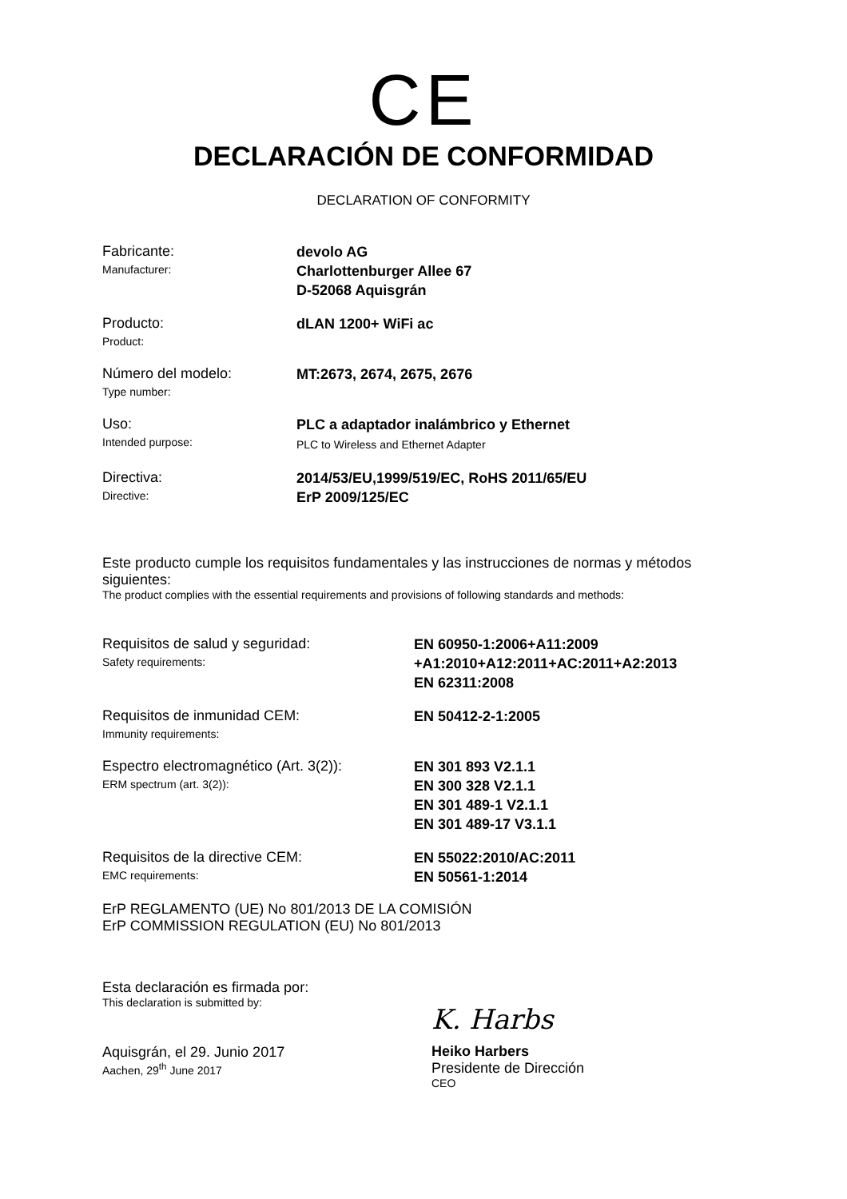CE
DECLARACIÓN DE CONFORMIDAD
DECLARATION OF CONFORMITY
Fabricante:
Manufacturer:
devolo AG
Charlottenburger Allee 67
D-52068 Aquisgrán
Producto:
Product:
dLAN 1200+ WiFi ac
Número del modelo:
Type number:
MT:2673, 2674, 2675, 2676
Uso:
Intended purpose:
PLC a adaptador inalámbrico y Ethernet
PLC to Wireless and Ethernet Adapter
Directiva:
Directive:
2014/53/EU,1999/519/EC, RoHS 2011/65/EU
ErP 2009/125/EC
Este producto cumple los requisitos fundamentales y las instrucciones de normas y métodos siguientes:
The product complies with the essential requirements and provisions of following standards and methods:
Requisitos de salud y seguridad:
Safety requirements:
EN 60950-1:2006+A11:2009
+A1:2010+A12:2011+AC:2011+A2:2013
EN 62311:2008
Requisitos de inmunidad CEM:
Immunity requirements:
EN 50412-2-1:2005
Espectro electromagnético (Art. 3(2)):
ERM spectrum (art. 3(2)):
EN 301 893 V2.1.1
EN 300 328 V2.1.1
EN 301 489-1 V2.1.1
EN 301 489-17 V3.1.1
Requisitos de la directive CEM:
EMC requirements:
EN 55022:2010/AC:2011
EN 50561-1:2014
ErP REGLAMENTO (UE) No 801/2013 DE LA COMISIÓN
ErP COMMISSION REGULATION (EU) No 801/2013
Esta declaración es firmada por:
This declaration is submitted by:
Aquisgrán, el 29. Junio 2017
Aachen, 29<sup>th</sup> June 2017
K. Harbs
Heiko Harbers
Presidente de Dirección
CEO